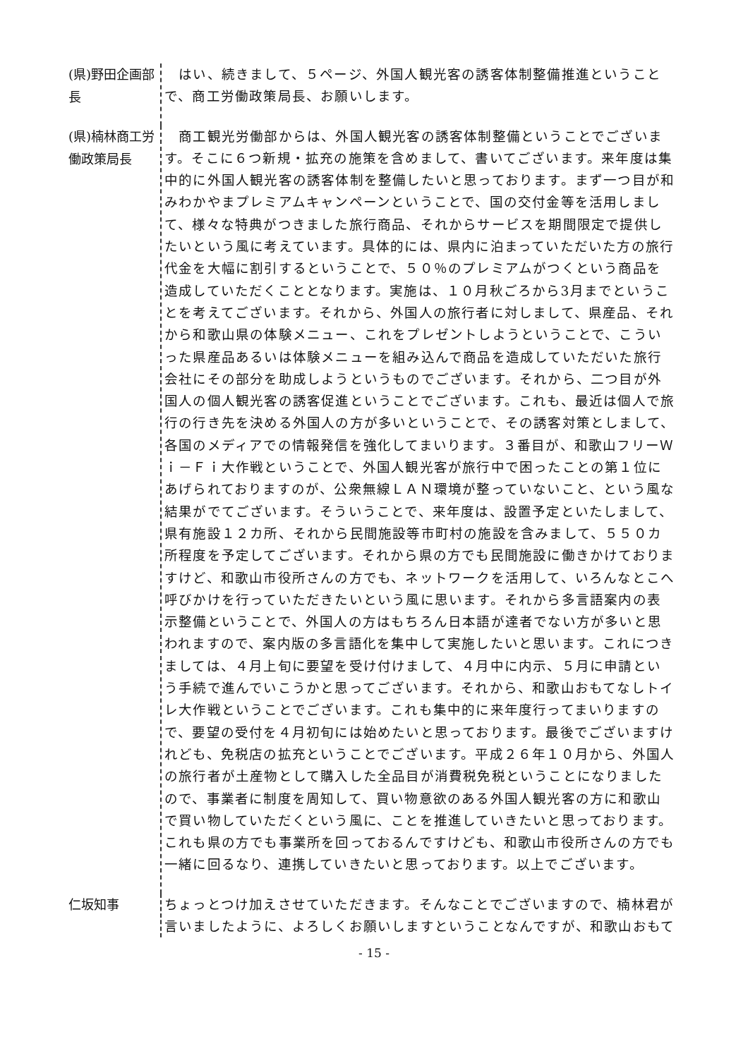(県)野田企画部長
　はい、続きまして、５ページ、外国人観光客の誘客体制整備推進ということで、商工労働政策局長、お願いします。
(県)楠林商工労働政策局長
　商工観光労働部からは、外国人観光客の誘客体制整備ということでございます。そこに６つ新規・拡充の施策を含めまして、書いてございます。来年度は集中的に外国人観光客の誘客体制を整備したいと思っております。まず一つ目が和みわかやまプレミアムキャンペーンということで、国の交付金等を活用しまして、様々な特典がつきました旅行商品、それからサービスを期間限定で提供したいという風に考えています。具体的には、県内に泊まっていただいた方の旅行代金を大幅に割引するということで、５０％のプレミアムがつくという商品を造成していただくこととなります。実施は、１０月秋ごろから3月までということを考えてございます。それから、外国人の旅行者に対しまして、県産品、それから和歌山県の体験メニュー、これをプレゼントしようということで、こういった県産品あるいは体験メニューを組み込んで商品を造成していただいた旅行会社にその部分を助成しようというものでございます。それから、二つ目が外国人の個人観光客の誘客促進ということでございます。これも、最近は個人で旅行の行き先を決める外国人の方が多いということで、その誘客対策としまして、各国のメディアでの情報発信を強化してまいります。３番目が、和歌山フリーＷｉ－Ｆｉ大作戦ということで、外国人観光客が旅行中で困ったことの第１位にあげられておりますのが、公衆無線ＬＡＮ環境が整っていないこと、という風な結果がでてございます。そういうことで、来年度は、設置予定といたしまして、県有施設１２カ所、それから民間施設等市町村の施設を含みまして、５５０カ所程度を予定してございます。それから県の方でも民間施設に働きかけておりますけど、和歌山市役所さんの方でも、ネットワークを活用して、いろんなとこへ呼びかけを行っていただきたいという風に思います。それから多言語案内の表示整備ということで、外国人の方はもちろん日本語が達者でない方が多いと思われますので、案内版の多言語化を集中して実施したいと思います。これにつきましては、４月上旬に要望を受け付けまして、４月中に内示、５月に申請という手続で進んでいこうかと思ってございます。それから、和歌山おもてなしトイレ大作戦ということでございます。これも集中的に来年度行ってまいりますので、要望の受付を４月初旬には始めたいと思っております。最後でございますけれども、免税店の拡充ということでございます。平成２６年１０月から、外国人の旅行者が土産物として購入した全品目が消費税免税ということになりましたので、事業者に制度を周知して、買い物意欲のある外国人観光客の方に和歌山で買い物していただくという風に、ことを推進していきたいと思っております。これも県の方でも事業所を回っておるんですけども、和歌山市役所さんの方でも一緒に回るなり、連携していきたいと思っております。以上でございます。
仁坂知事
ちょっとつけ加えさせていただきます。そんなことでございますので、楠林君が言いましたように、よろしくお願いしますということなんですが、和歌山おもて
- 15 -